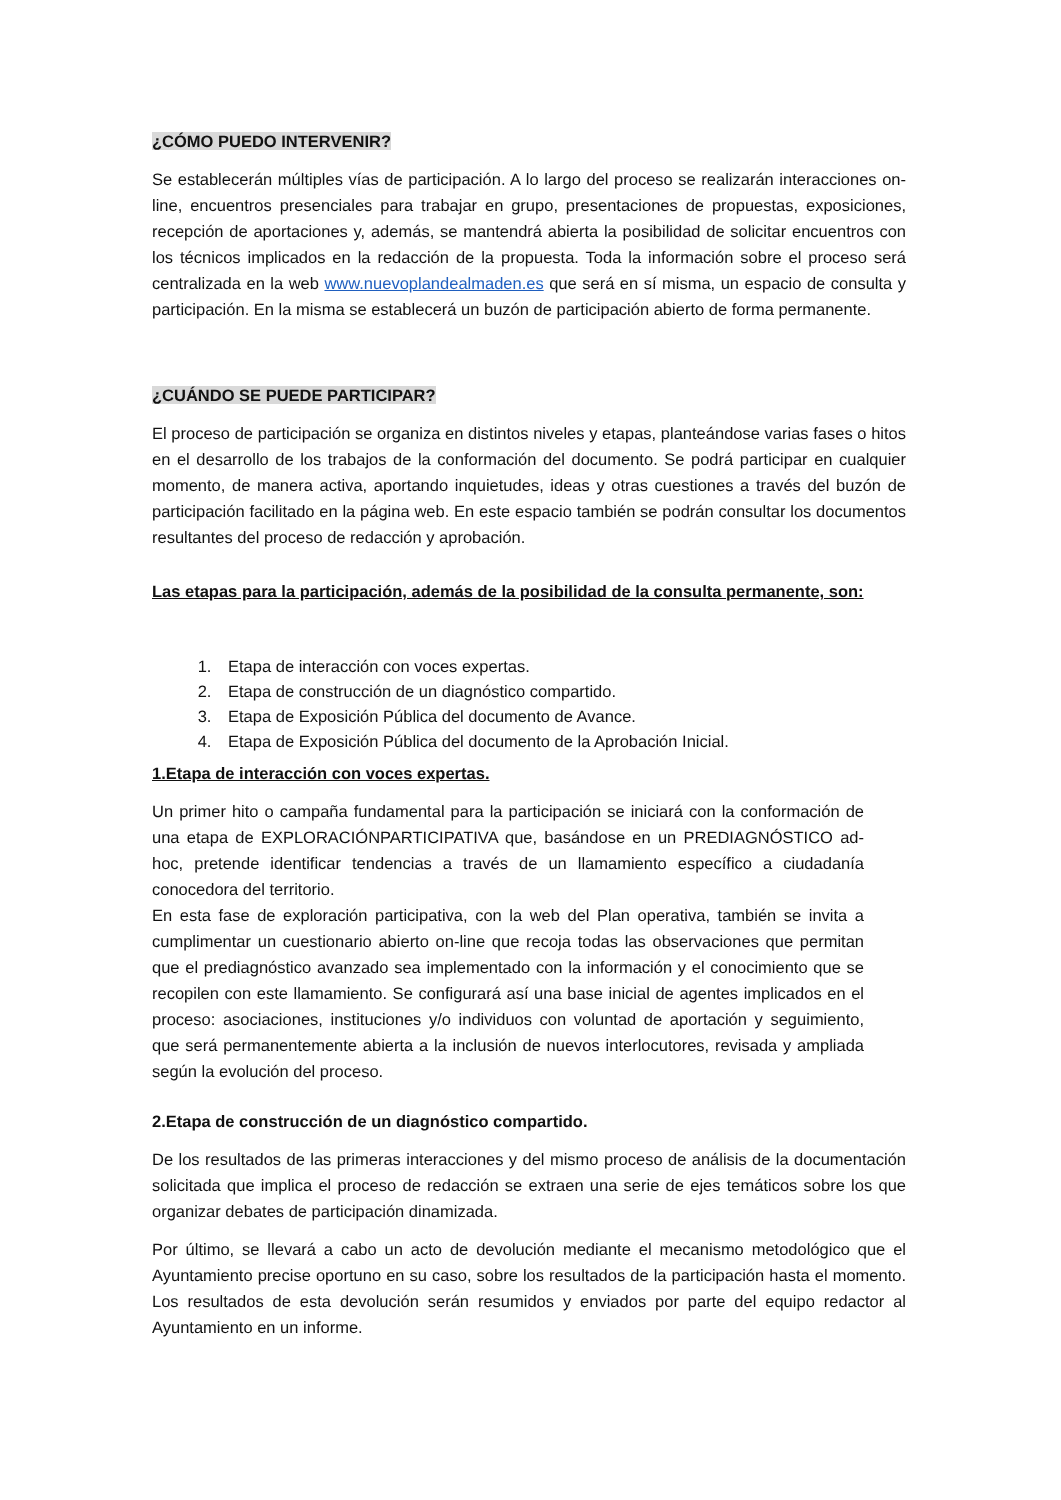¿CÓMO PUEDO INTERVENIR?
Se establecerán múltiples vías de participación. A lo largo del proceso se realizarán interacciones on-line, encuentros presenciales para trabajar en grupo, presentaciones de propuestas, exposiciones, recepción de aportaciones y, además, se mantendrá abierta la posibilidad de solicitar encuentros con los técnicos implicados en la redacción de la propuesta. Toda la información sobre el proceso será centralizada en la web www.nuevoplandealmaden.es que será en sí misma, un espacio de consulta y participación. En la misma se establecerá un buzón de participación abierto de forma permanente.
¿CUÁNDO SE PUEDE PARTICIPAR?
El proceso de participación se organiza en distintos niveles y etapas, planteándose varias fases o hitos en el desarrollo de los trabajos de la conformación del documento. Se podrá participar en cualquier momento, de manera activa, aportando inquietudes, ideas y otras cuestiones a través del buzón de participación facilitado en la página web. En este espacio también se podrán consultar los documentos resultantes del proceso de redacción y aprobación.
Las etapas para la participación, además de la posibilidad de la consulta permanente, son:
1. Etapa de interacción con voces expertas.
2. Etapa de construcción de un diagnóstico compartido.
3. Etapa de Exposición Pública del documento de Avance.
4. Etapa de Exposición Pública del documento de la Aprobación Inicial.
1.Etapa de interacción con voces expertas.
Un primer hito o campaña fundamental para la participación se iniciará con la conformación de una etapa de EXPLORACIÓNPARTICIPATIVA que, basándose en un PREDIAGNÓSTICO ad-hoc, pretende identificar tendencias a través de un llamamiento específico a ciudadanía conocedora del territorio.
En esta fase de exploración participativa, con la web del Plan operativa, también se invita a cumplimentar un cuestionario abierto on-line que recoja todas las observaciones que permitan que el prediagnóstico avanzado sea implementado con la información y el conocimiento que se recopilen con este llamamiento. Se configurará así una base inicial de agentes implicados en el proceso: asociaciones, instituciones y/o individuos con voluntad de aportación y seguimiento, que será permanentemente abierta a la inclusión de nuevos interlocutores, revisada y ampliada según la evolución del proceso.
2.Etapa de construcción de un diagnóstico compartido.
De los resultados de las primeras interacciones y del mismo proceso de análisis de la documentación solicitada que implica el proceso de redacción se extraen una serie de ejes temáticos sobre los que organizar debates de participación dinamizada.
Por último, se llevará a cabo un acto de devolución mediante el mecanismo metodológico que el Ayuntamiento precise oportuno en su caso, sobre los resultados de la participación hasta el momento. Los resultados de esta devolución serán resumidos y enviados por parte del equipo redactor al Ayuntamiento en un informe.